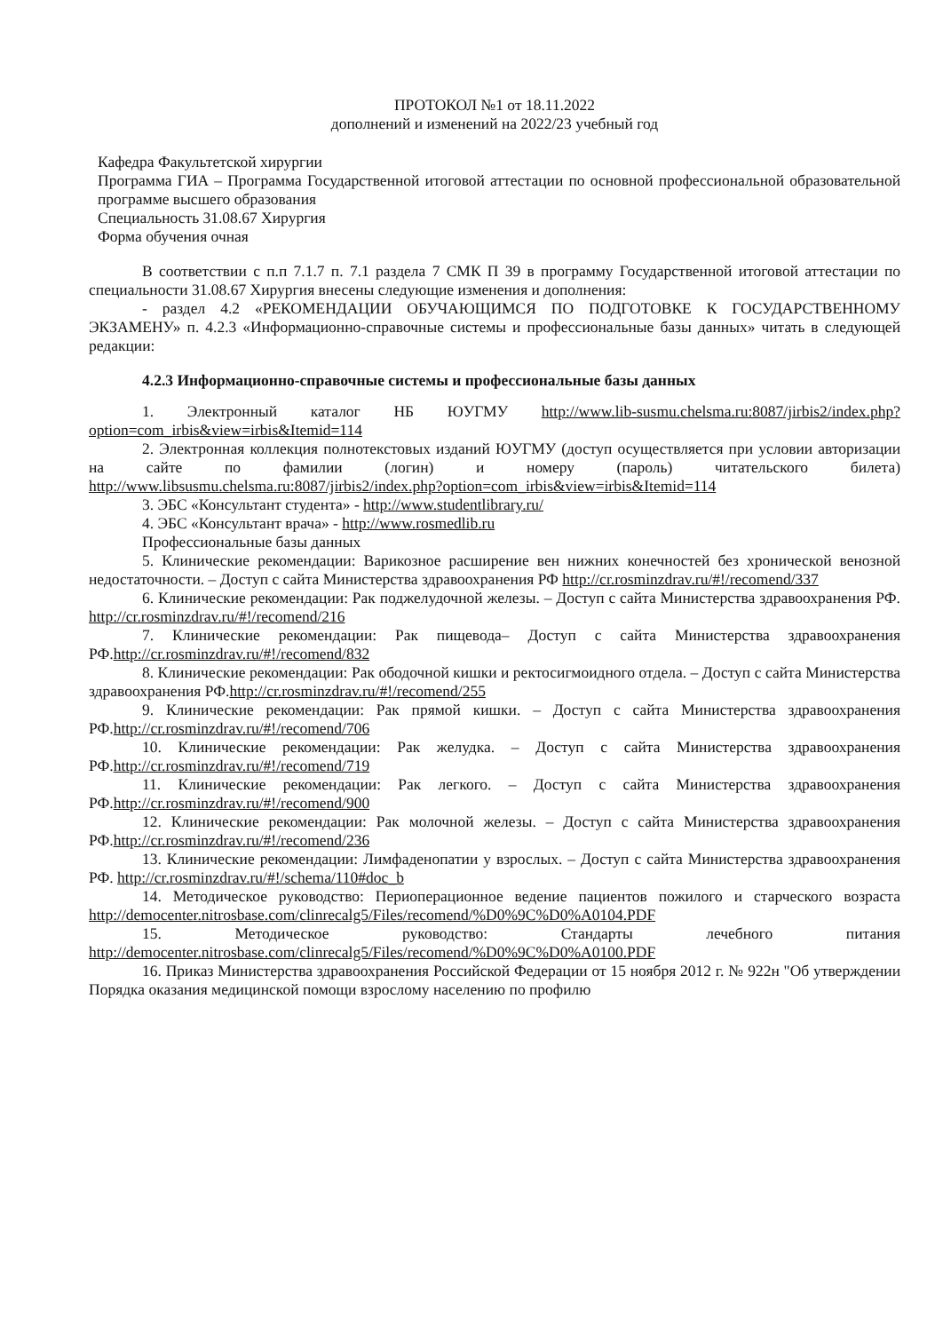ПРОТОКОЛ №1 от 18.11.2022
дополнений и изменений на 2022/23 учебный год
Кафедра Факультетской хирургии
Программа ГИА – Программа Государственной итоговой аттестации по основной профессиональной образовательной программе высшего образования
Специальность 31.08.67 Хирургия
Форма обучения очная
В соответствии с п.п 7.1.7 п. 7.1 раздела 7 СМК П 39 в программу Государственной итоговой аттестации по специальности 31.08.67 Хирургия внесены следующие изменения и дополнения:
- раздел 4.2 «РЕКОМЕНДАЦИИ ОБУЧАЮЩИМСЯ ПО ПОДГОТОВКЕ К ГОСУДАРСТВЕННОМУ ЭКЗАМЕНУ» п. 4.2.3 «Информационно-справочные системы и профессиональные базы данных» читать в следующей редакции:
4.2.3 Информационно-справочные системы и профессиональные базы данных
1. Электронный каталог НБ ЮУГМУ http://www.lib-susmu.chelsma.ru:8087/jirbis2/index.php?option=com_irbis&view=irbis&Itemid=114
2. Электронная коллекция полнотекстовых изданий ЮУГМУ (доступ осуществляется при условии авторизации на сайте по фамилии (логин) и номеру (пароль) читательского билета) http://www.libsusmu.chelsma.ru:8087/jirbis2/index.php?option=com_irbis&view=irbis&Itemid=114
3. ЭБС «Консультант студента» - http://www.studentlibrary.ru/
4. ЭБС «Консультант врача» - http://www.rosmedlib.ru
Профессиональные базы данных
5. Клинические рекомендации: Варикозное расширение вен нижних конечностей без хронической венозной недостаточности. – Доступ с сайта Министерства здравоохранения РФ http://cr.rosminzdrav.ru/#!/recomend/337
6. Клинические рекомендации: Рак поджелудочной железы. – Доступ с сайта Министерства здравоохранения РФ. http://cr.rosminzdrav.ru/#!/recomend/216
7. Клинические рекомендации: Рак пищевода– Доступ с сайта Министерства здравоохранения РФ.http://cr.rosminzdrav.ru/#!/recomend/832
8. Клинические рекомендации: Рак ободочной кишки и ректосигмоидного отдела. – Доступ с сайта Министерства здравоохранения РФ.http://cr.rosminzdrav.ru/#!/recomend/255
9. Клинические рекомендации: Рак прямой кишки. – Доступ с сайта Министерства здравоохранения РФ.http://cr.rosminzdrav.ru/#!/recomend/706
10. Клинические рекомендации: Рак желудка. – Доступ с сайта Министерства здравоохранения РФ.http://cr.rosminzdrav.ru/#!/recomend/719
11. Клинические рекомендации: Рак легкого. – Доступ с сайта Министерства здравоохранения РФ.http://cr.rosminzdrav.ru/#!/recomend/900
12. Клинические рекомендации: Рак молочной железы. – Доступ с сайта Министерства здравоохранения РФ.http://cr.rosminzdrav.ru/#!/recomend/236
13. Клинические рекомендации: Лимфаденопатии у взрослых. – Доступ с сайта Министерства здравоохранения РФ. http://cr.rosminzdrav.ru/#!/schema/110#doc_b
14. Методическое руководство: Периоперационное ведение пациентов пожилого и старческого возраста http://democenter.nitrosbase.com/clinrecalg5/Files/recomend/%D0%9C%D0%A0104.PDF
15. Методическое руководство: Стандарты лечебного питания http://democenter.nitrosbase.com/clinrecalg5/Files/recomend/%D0%9C%D0%A0100.PDF
16. Приказ Министерства здравоохранения Российской Федерации от 15 ноября 2012 г. № 922н "Об утверждении Порядка оказания медицинской помощи взрослому населению по профилю